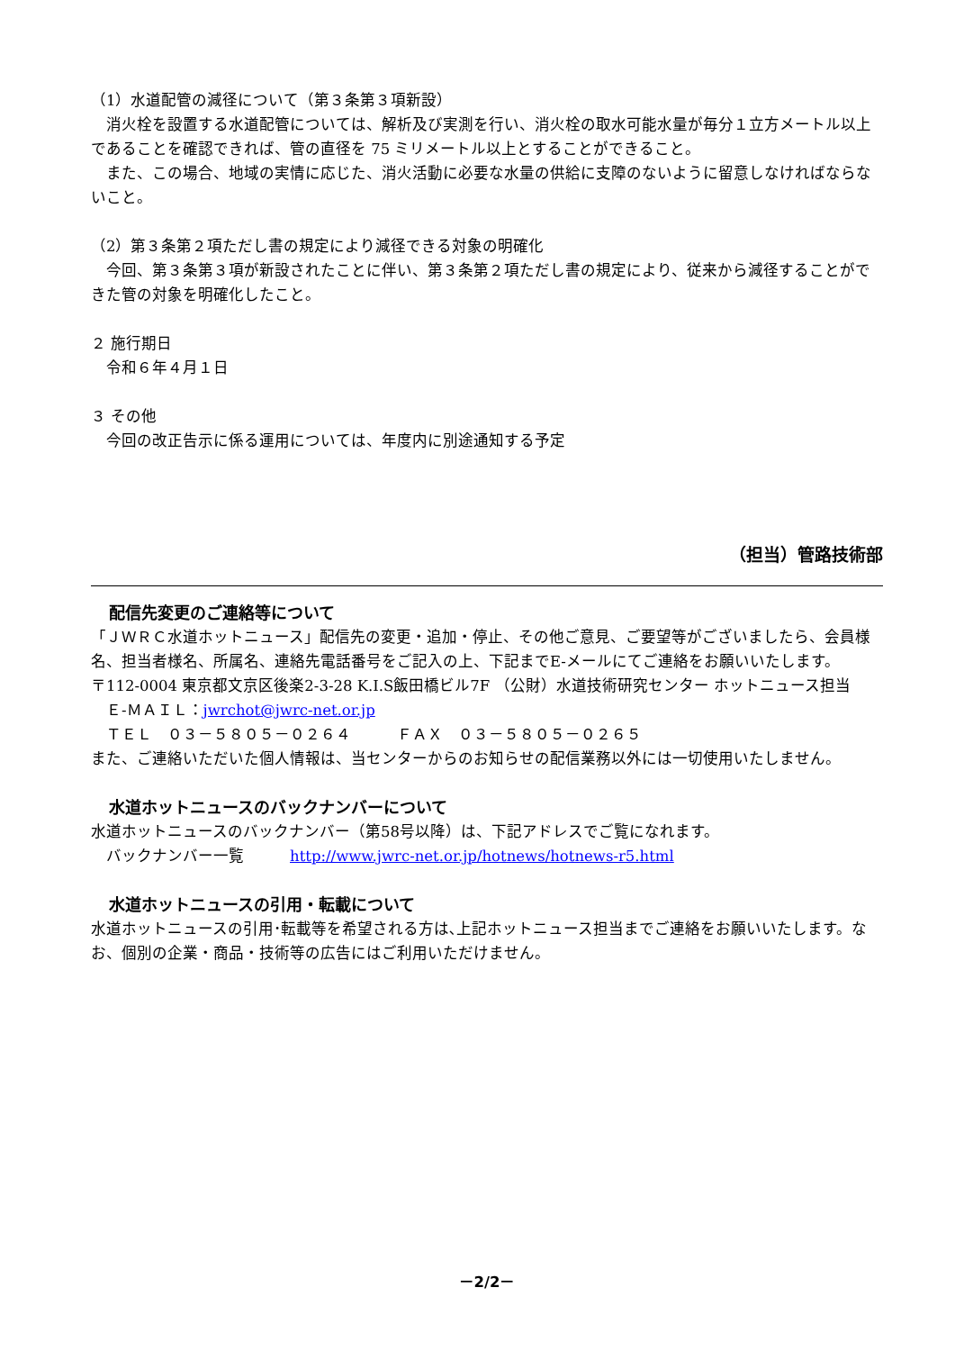（1）水道配管の減径について（第３条第３項新設）
　消火栓を設置する水道配管については、解析及び実測を行い、消火栓の取水可能水量が毎分１立方メートル以上であることを確認できれば、管の直径を 75 ミリメートル以上とすることができること。
　また、この場合、地域の実情に応じた、消火活動に必要な水量の供給に支障のないように留意しなければならないこと。
（2）第３条第２項ただし書の規定により減径できる対象の明確化
　今回、第３条第３項が新設されたことに伴い、第３条第２項ただし書の規定により、従来から減径することができた管の対象を明確化したこと。
２ 施行期日
　令和６年４月１日
３ その他
　今回の改正告示に係る運用については、年度内に別途通知する予定
（担当）管路技術部
配信先変更のご連絡等について
「ＪＷＲＣ水道ホットニュース」配信先の変更・追加・停止、その他ご意見、ご要望等がございましたら、会員様名、担当者様名、所属名、連絡先電話番号をご記入の上、下記までE-メールにてご連絡をお願いいたします。
〒112-0004 東京都文京区後楽2-3-28 K.I.S飯田橋ビル7F （公財）水道技術研究センター ホットニュース担当
　Ｅ-ＭＡＩＬ：jwrchot@jwrc-net.or.jp
　ＴＥＬ　０３－５８０５－０２６４　　　ＦＡＸ　０３－５８０５－０２６５
また、ご連絡いただいた個人情報は、当センターからのお知らせの配信業務以外には一切使用いたしません。
水道ホットニュースのバックナンバーについて
水道ホットニュースのバックナンバー（第58号以降）は、下記アドレスでご覧になれます。
　バックナンバー一覧　　　http://www.jwrc-net.or.jp/hotnews/hotnews-r5.html
水道ホットニュースの引用・転載について
水道ホットニュースの引用･転載等を希望される方は､上記ホットニュース担当までご連絡をお願いいたします。なお、個別の企業・商品・技術等の広告にはご利用いただけません。
－2/2－